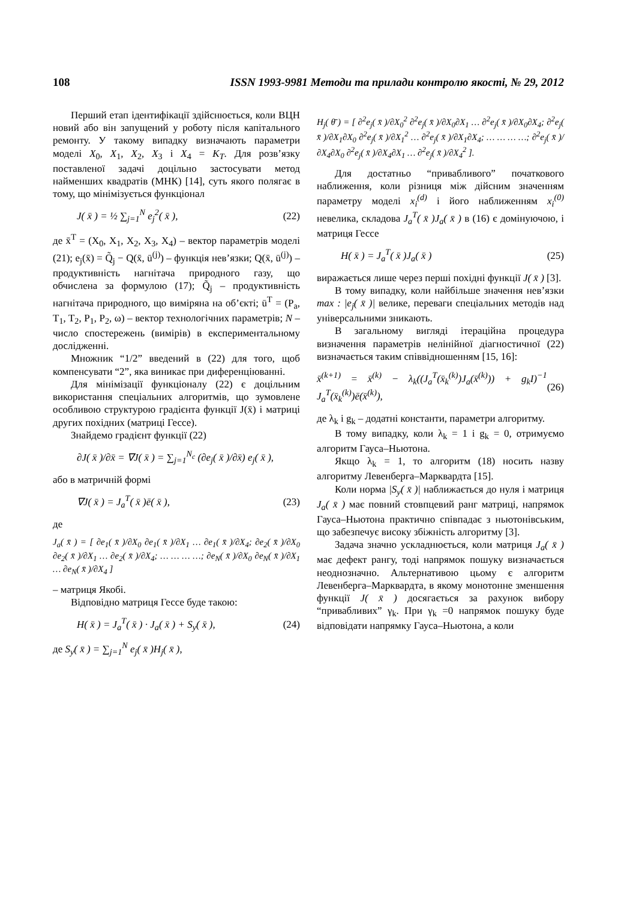108 ISSN 1993-9981 Методи та прилади контролю якості, № 29, 2012
Перший етап ідентифікації здійснюється, коли ВЦН новий або він запущений у роботу після капітального ремонту. У такому випадку визначають параметри моделі X<sub>0</sub>, X<sub>1</sub>, X<sub>2</sub>, X<sub>3</sub> і X<sub>4</sub> = K<sub>T</sub>. Для розв’язку поставленої задачі доцільно застосувати метод найменших квадратів (МНК) [14], суть якого полягає в тому, що мінімізується функціонал
J( x̄ ) = ½ ∑<sub>j=1</sub><sup>N</sup> e<sub>j</sub><sup>2</sup>( x̄ ), (22)
де x̄<sup>T</sup> = (X<sub>0</sub>, X<sub>1</sub>, X<sub>2</sub>, X<sub>3</sub>, X<sub>4</sub>) – вектор параметрів моделі (21); e<sub>j</sub>(x̄) = Q̃<sub>j</sub> − Q(x̄, ū<sup>(j)</sup>) – функція нев’язки; Q(x̄, ū<sup>(j)</sup>) – продуктивність нагнітача природного газу, що обчислена за формулою (17); Q̃<sub>j</sub> – продуктивність нагнітача природного, що виміряна на об’єкті; ū<sup>T</sup> = (P<sub>a</sub>, T<sub>1</sub>, T<sub>2</sub>, P<sub>1</sub>, P<sub>2</sub>, ω) – вектор технологічних параметрів; N – число спостережень (вимірів) в експериментальному дослідженні.
Множник “1/2” введений в (22) для того, щоб компенсувати “2”, яка виникає при диференціюванні.
Для мінімізації функціоналу (22) є доцільним використання спеціальних алгоритмів, що зумовлене особливою структурою градієнта функції J(x̄) і матриці других похідних (матриці Гессе).
Знайдемо градієнт функції (22)
∂J( x̄ )/∂x̄ = ∇J( x̄ ) = ∑<sub>j=1</sub><sup>N<sub>c</sub></sup> (∂e<sub>j</sub>( x̄ )/∂x̄) e<sub>j</sub>( x̄ ),
або в матричній формі
∇J( x̄ ) = J<sub>a</sub><sup>T</sup>( x̄ )ē( x̄ ), (23)
де
J<sub>a</sub>( x̄ ) = [ ∂e<sub>1</sub>( x̄ )/∂X<sub>0</sub> ∂e<sub>1</sub>( x̄ )/∂X<sub>1</sub> … ∂e<sub>1</sub>( x̄ )/∂X<sub>4</sub>; ∂e<sub>2</sub>( x̄ )/∂X<sub>0</sub> ∂e<sub>2</sub>( x̄ )/∂X<sub>1</sub> … ∂e<sub>2</sub>( x̄ )/∂X<sub>4</sub>; … … … …; ∂e<sub>N</sub>( x̄ )/∂X<sub>0</sub> ∂e<sub>N</sub>( x̄ )/∂X<sub>1</sub> … ∂e<sub>N</sub>( x̄ )/∂X<sub>4</sub> ]
– матриця Якобі.
Відповідно матриця Гессе буде такою:
H( x̄ ) = J<sub>a</sub><sup>T</sup>( x̄ ) · J<sub>a</sub>( x̄ ) + S<sub>y</sub>( x̄ ), (24)
де S<sub>y</sub>( x̄ ) = ∑<sub>j=1</sub><sup>N</sup> e<sub>j</sub>( x̄ )H<sub>j</sub>( x̄ ),
H<sub>j</sub>( θ̄ ) = [ ∂<sup>2</sup>e<sub>j</sub>( x̄ )/∂X<sub>0</sub><sup>2</sup> ∂<sup>2</sup>e<sub>j</sub>( x̄ )/∂X<sub>0</sub>∂X<sub>1</sub> … ∂<sup>2</sup>e<sub>j</sub>( x̄ )/∂X<sub>0</sub>∂X<sub>4</sub>; ∂<sup>2</sup>e<sub>j</sub>( x̄ )/∂X<sub>1</sub>∂X<sub>0</sub> ∂<sup>2</sup>e<sub>j</sub>( x̄ )/∂X<sub>1</sub><sup>2</sup> … ∂<sup>2</sup>e<sub>j</sub>( x̄ )/∂X<sub>1</sub>∂X<sub>4</sub>; … … … …; ∂<sup>2</sup>e<sub>j</sub>( x̄ )/∂X<sub>4</sub>∂X<sub>0</sub> ∂<sup>2</sup>e<sub>j</sub>( x̄ )/∂X<sub>4</sub>∂X<sub>1</sub> … ∂<sup>2</sup>e<sub>j</sub>( x̄ )/∂X<sub>4</sub><sup>2</sup> ].
Для достатньо “привабливого” початкового наближення, коли різниця між дійсним значенням параметру моделі x<sub>i</sub><sup>(d)</sup> і його наближенням x<sub>i</sub><sup>(0)</sup> невелика, складова J<sub>a</sub><sup>T</sup>( x̄ )J<sub>a</sub>( x̄ ) в (16) є домінуючою, і матриця Гессе
H( x̄ ) = J<sub>a</sub><sup>T</sup>( x̄ )J<sub>a</sub>( x̄ ) (25)
виражається лише через перші похідні функції J( x̄ ) [3].
В тому випадку, коли найбільше значення нев’язки max : |e<sub>j</sub>( x̄ )| велике, переваги спеціальних методів над універсальними зникають.
В загальному вигляді ітераційна процедура визначення параметрів нелінійної діагностичної (22) визначається таким співвідношенням [15, 16]:
x̄<sup>(k+1)</sup> = x̄<sup>(k)</sup> − λ<sub>k</sub>((J<sub>a</sub><sup>T</sup>(x̄<sub>k</sub><sup>(k)</sup>)J<sub>a</sub>(x̄<sup>(k)</sup>)) + g<sub>k</sub>I)<sup>−1</sup> J<sub>a</sub><sup>T</sup>(x̄<sub>k</sub><sup>(k)</sup>)ē(x̄<sup>(k)</sup>), (26)
де λ<sub>k</sub> і g<sub>k</sub> – додатні константи, параметри алгоритму.
В тому випадку, коли λ<sub>k</sub> = 1 і g<sub>k</sub> = 0, отримуємо алгоритм Гауса–Ньютона.
Якщо λ<sub>k</sub> = 1, то алгоритм (18) носить назву алгоритму Левенберга–Марквардта [15].
Коли норма |S<sub>y</sub>( x̄ )| наближається до нуля і матриця J<sub>a</sub>( x̄ ) має повний стовпцевий ранг матриці, напрямок Гауса–Ньютона практично співпадає з ньютонівським, що забезпечує високу збіжність алгоритму [3].
Задача значно ускладнюється, коли матриця J<sub>a</sub>( x̄ ) має дефект рангу, тоді напрямок пошуку визначається неоднозначно. Альтернативою цьому є алгоритм Левенберга–Марквардта, в якому монотонне зменшення функції J( x̄ ) досягається за рахунок вибору “привабливих” γ<sub>k</sub>. При γ<sub>k</sub> =0 напрямок пошуку буде відповідати напрямку Гауса–Ньютона, а коли